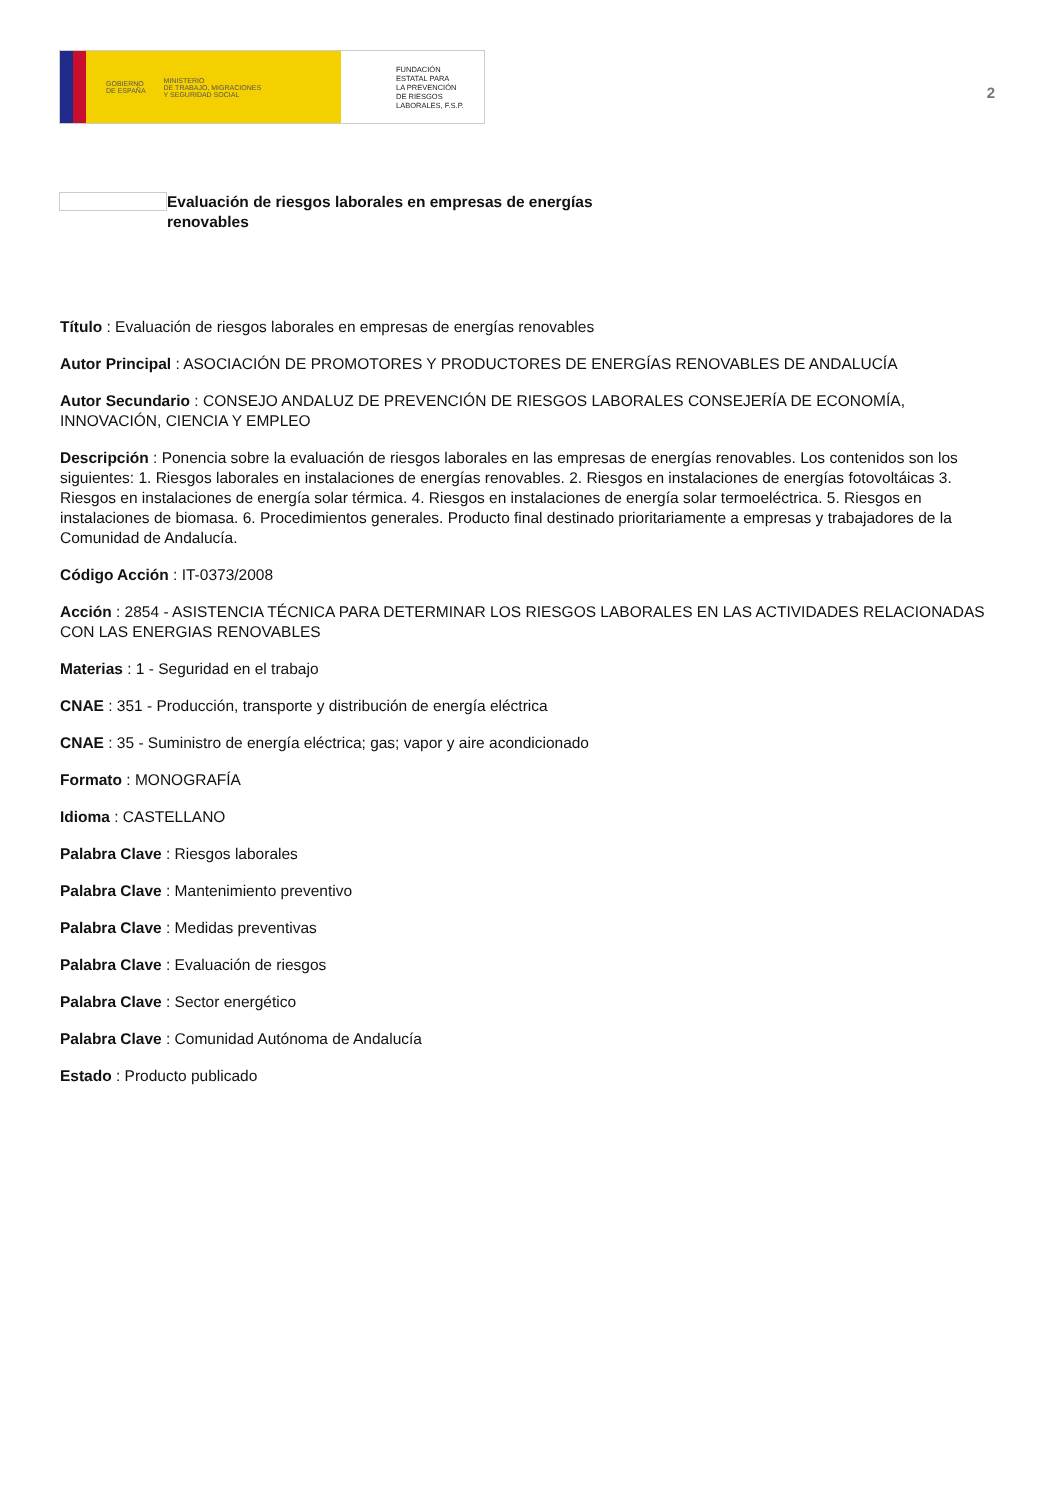GOBIERNO
DE ESPAÑA MINISTERIO
DE TRABAJO, MIGRACIONES
Y SEGURIDAD SOCIAL
FUNDACIÓN
ESTATAL PARA
LA PREVENCIÓN
DE RIESGOS
LABORALES, F.S.P.
2
Evaluación de riesgos laborales en empresas de energías renovables
Título : Evaluación de riesgos laborales en empresas de energías renovables
Autor Principal : ASOCIACIÓN DE PROMOTORES Y PRODUCTORES DE ENERGÍAS RENOVABLES DE ANDALUCÍA
Autor Secundario : CONSEJO ANDALUZ DE PREVENCIÓN DE RIESGOS LABORALES CONSEJERÍA DE ECONOMÍA, INNOVACIÓN, CIENCIA Y EMPLEO
Descripción : Ponencia sobre la evaluación de riesgos laborales en las empresas de energías renovables. Los contenidos son los siguientes: 1. Riesgos laborales en instalaciones de energías renovables. 2. Riesgos en instalaciones de energías fotovoltáicas 3. Riesgos en instalaciones de energía solar térmica. 4. Riesgos en instalaciones de energía solar termoeléctrica. 5. Riesgos en instalaciones de biomasa. 6. Procedimientos generales. Producto final destinado prioritariamente a empresas y trabajadores de la Comunidad de Andalucía.
Código Acción : IT-0373/2008
Acción : 2854 - ASISTENCIA TÉCNICA PARA DETERMINAR LOS RIESGOS LABORALES EN LAS ACTIVIDADES RELACIONADAS CON LAS ENERGIAS RENOVABLES
Materias : 1 - Seguridad en el trabajo
CNAE : 351 - Producción, transporte y distribución de energía eléctrica
CNAE : 35 - Suministro de energía eléctrica; gas; vapor y aire acondicionado
Formato : MONOGRAFÍA
Idioma : CASTELLANO
Palabra Clave : Riesgos laborales
Palabra Clave : Mantenimiento preventivo
Palabra Clave : Medidas preventivas
Palabra Clave : Evaluación de riesgos
Palabra Clave : Sector energético
Palabra Clave : Comunidad Autónoma de Andalucía
Estado : Producto publicado